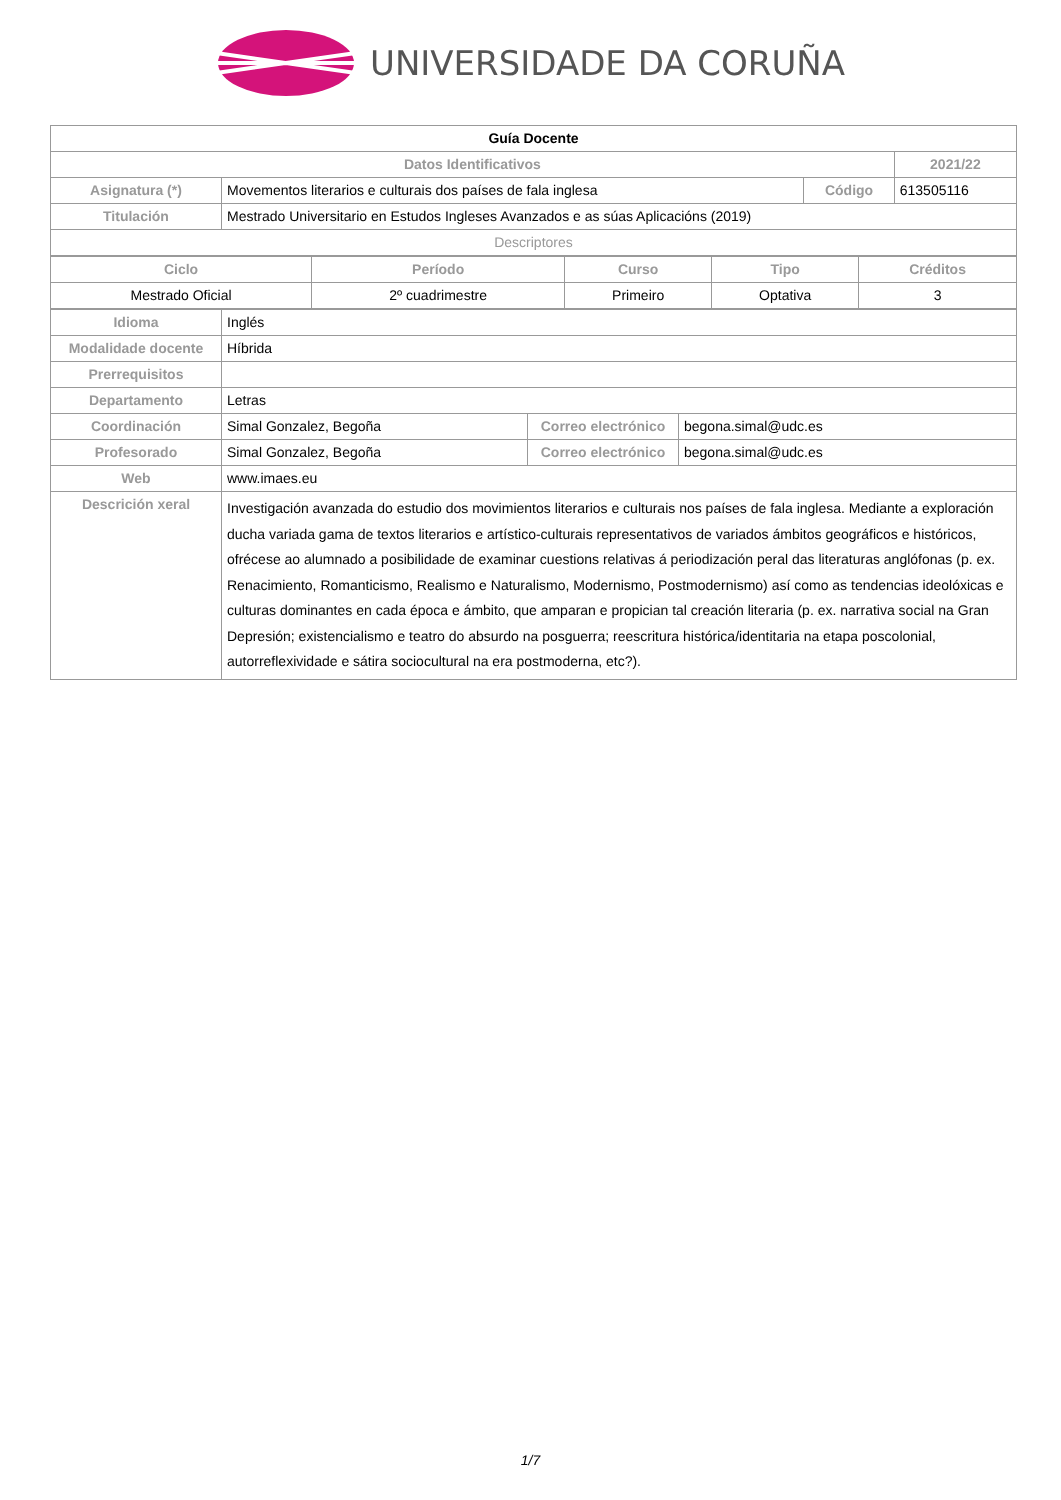UNIVERSIDADE DA CORUÑA
| Guía Docente | | | |
| Datos Identificativos | | | 2021/22 |
| Asignatura (*) | Movementos literarios e culturais dos países de fala inglesa | Código | 613505116 |
| Titulación | Mestrado Universitario en Estudos Ingleses Avanzados e as súas Aplicacións (2019) | | |
| Descriptores | | | |
| Ciclo | Período | Curso | Tipo | Créditos |
| --- | --- | --- | --- | --- |
| Mestrado Oficial | 2º cuadrimestre | Primeiro | Optativa | 3 |
| Idioma | Inglés | | |
| Modalidade docente | Híbrida | | |
| Prerrequisitos | | | |
| Departamento | Letras | | |
| Coordinación | Simal Gonzalez, Begoña | Correo electrónico | begona.simal@udc.es |
| Profesorado | Simal Gonzalez, Begoña | Correo electrónico | begona.simal@udc.es |
| Web | www.imaes.eu | | |
| Descrición xeral | Investigación avanzada do estudio dos movimientos literarios e culturais nos países de fala inglesa. Mediante a exploración ducha variada gama de textos literarios e artístico-culturais representativos de variados ámbitos geográficos e históricos, ofrécese ao alumnado a posibilidade de examinar cuestions relativas á periodización peral das literaturas anglófonas (p. ex. Renacimiento, Romanticismo, Realismo e Naturalismo, Modernismo, Postmodernismo) así como as tendencias ideolóxicas e culturas dominantes en cada época e ámbito, que amparan e propician tal creación literaria (p. ex. narrativa social na Gran Depresión; existencialismo e teatro do absurdo na posguerra; reescritura histórica/identitaria na etapa poscolonial, autorreflexividade e sátira sociocultural na era postmoderna, etc?). | | |
1/7